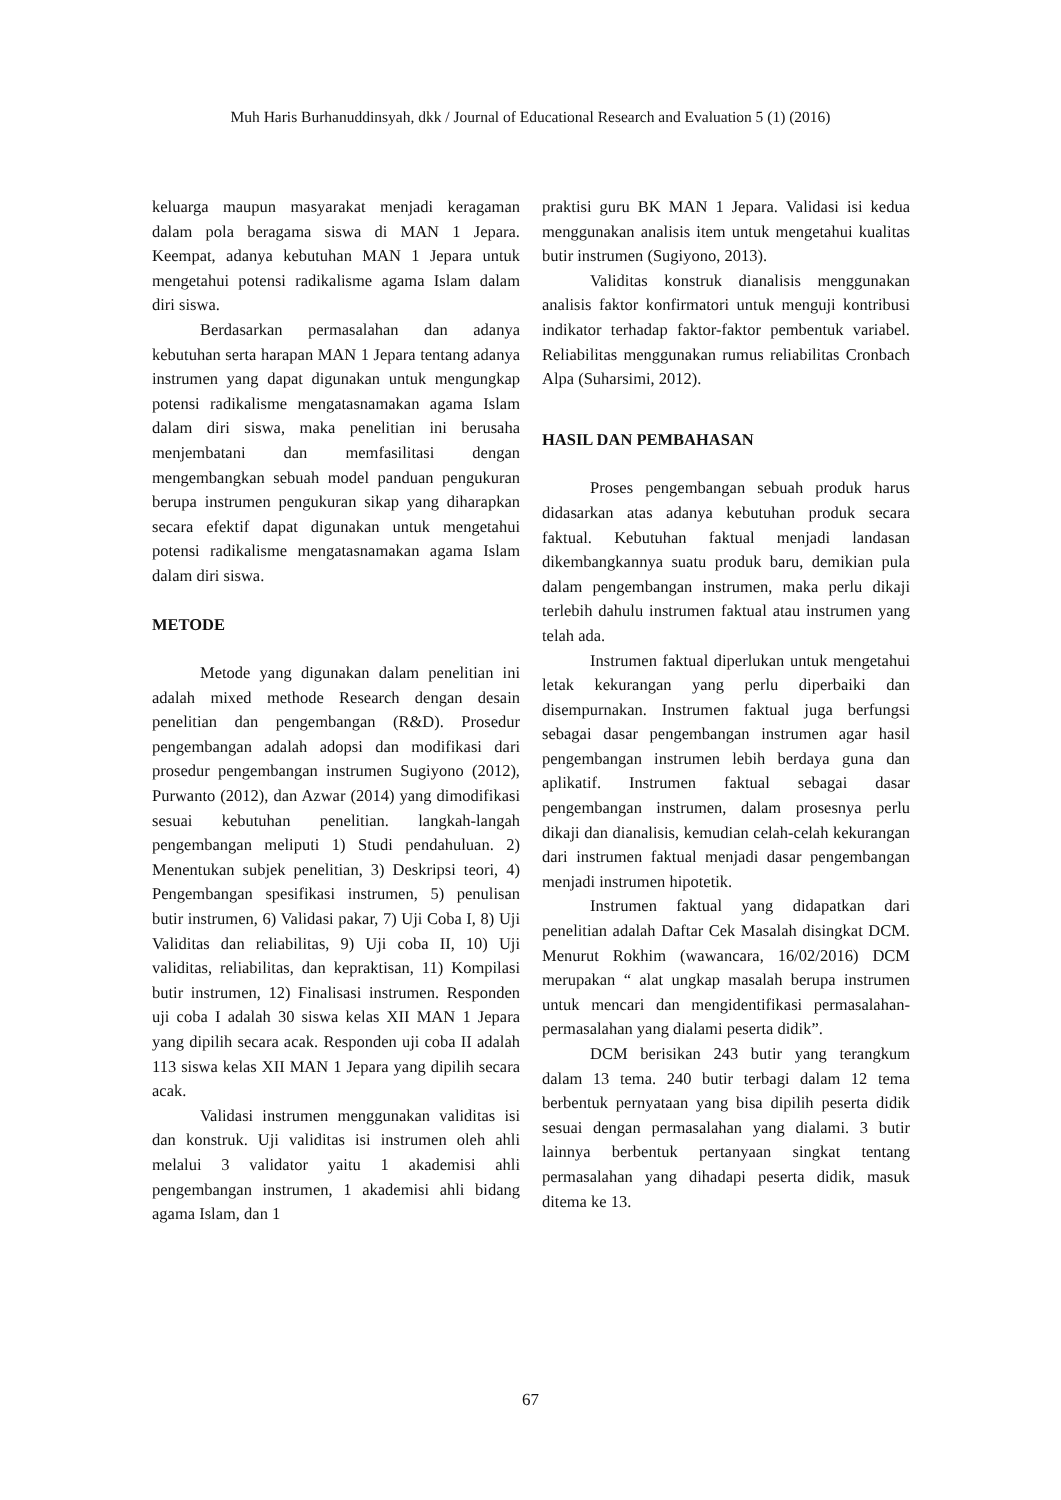Muh Haris Burhanuddinsyah, dkk / Journal of Educational Research and Evaluation 5 (1) (2016)
keluarga maupun masyarakat menjadi keragaman dalam pola beragama siswa di MAN 1 Jepara. Keempat, adanya kebutuhan MAN 1 Jepara untuk mengetahui potensi radikalisme agama Islam dalam diri siswa.
Berdasarkan permasalahan dan adanya kebutuhan serta harapan MAN 1 Jepara tentang adanya instrumen yang dapat digunakan untuk mengungkap potensi radikalisme mengatasnamakan agama Islam dalam diri siswa, maka penelitian ini berusaha menjembatani dan memfasilitasi dengan mengembangkan sebuah model panduan pengukuran berupa instrumen pengukuran sikap yang diharapkan secara efektif dapat digunakan untuk mengetahui potensi radikalisme mengatasnamakan agama Islam dalam diri siswa.
METODE
Metode yang digunakan dalam penelitian ini adalah mixed methode Research dengan desain penelitian dan pengembangan (R&D). Prosedur pengembangan adalah adopsi dan modifikasi dari prosedur pengembangan instrumen Sugiyono (2012), Purwanto (2012), dan Azwar (2014) yang dimodifikasi sesuai kebutuhan penelitian. langkah-langah pengembangan meliputi 1) Studi pendahuluan. 2) Menentukan subjek penelitian, 3) Deskripsi teori, 4) Pengembangan spesifikasi instrumen, 5) penulisan butir instrumen, 6) Validasi pakar, 7) Uji Coba I, 8) Uji Validitas dan reliabilitas, 9) Uji coba II, 10) Uji validitas, reliabilitas, dan kepraktisan, 11) Kompilasi butir instrumen, 12) Finalisasi instrumen. Responden uji coba I adalah 30 siswa kelas XII MAN 1 Jepara yang dipilih secara acak. Responden uji coba II adalah 113 siswa kelas XII MAN 1 Jepara yang dipilih secara acak.
Validasi instrumen menggunakan validitas isi dan konstruk. Uji validitas isi instrumen oleh ahli melalui 3 validator yaitu 1 akademisi ahli pengembangan instrumen, 1 akademisi ahli bidang agama Islam, dan 1
praktisi guru BK MAN 1 Jepara. Validasi isi kedua menggunakan analisis item untuk mengetahui kualitas butir instrumen (Sugiyono, 2013).
Validitas konstruk dianalisis menggunakan analisis faktor konfirmatori untuk menguji kontribusi indikator terhadap faktor-faktor pembentuk variabel. Reliabilitas menggunakan rumus reliabilitas Cronbach Alpa (Suharsimi, 2012).
HASIL DAN PEMBAHASAN
Proses pengembangan sebuah produk harus didasarkan atas adanya kebutuhan produk secara faktual. Kebutuhan faktual menjadi landasan dikembangkannya suatu produk baru, demikian pula dalam pengembangan instrumen, maka perlu dikaji terlebih dahulu instrumen faktual atau instrumen yang telah ada.
Instrumen faktual diperlukan untuk mengetahui letak kekurangan yang perlu diperbaiki dan disempurnakan. Instrumen faktual juga berfungsi sebagai dasar pengembangan instrumen agar hasil pengembangan instrumen lebih berdaya guna dan aplikatif. Instrumen faktual sebagai dasar pengembangan instrumen, dalam prosesnya perlu dikaji dan dianalisis, kemudian celah-celah kekurangan dari instrumen faktual menjadi dasar pengembangan menjadi instrumen hipotetik.
Instrumen faktual yang didapatkan dari penelitian adalah Daftar Cek Masalah disingkat DCM. Menurut Rokhim (wawancara, 16/02/2016) DCM merupakan “ alat ungkap masalah berupa instrumen untuk mencari dan mengidentifikasi permasalahan-permasalahan yang dialami peserta didik”.
DCM berisikan 243 butir yang terangkum dalam 13 tema. 240 butir terbagi dalam 12 tema berbentuk pernyataan yang bisa dipilih peserta didik sesuai dengan permasalahan yang dialami. 3 butir lainnya berbentuk pertanyaan singkat tentang permasalahan yang dihadapi peserta didik, masuk ditema ke 13.
67